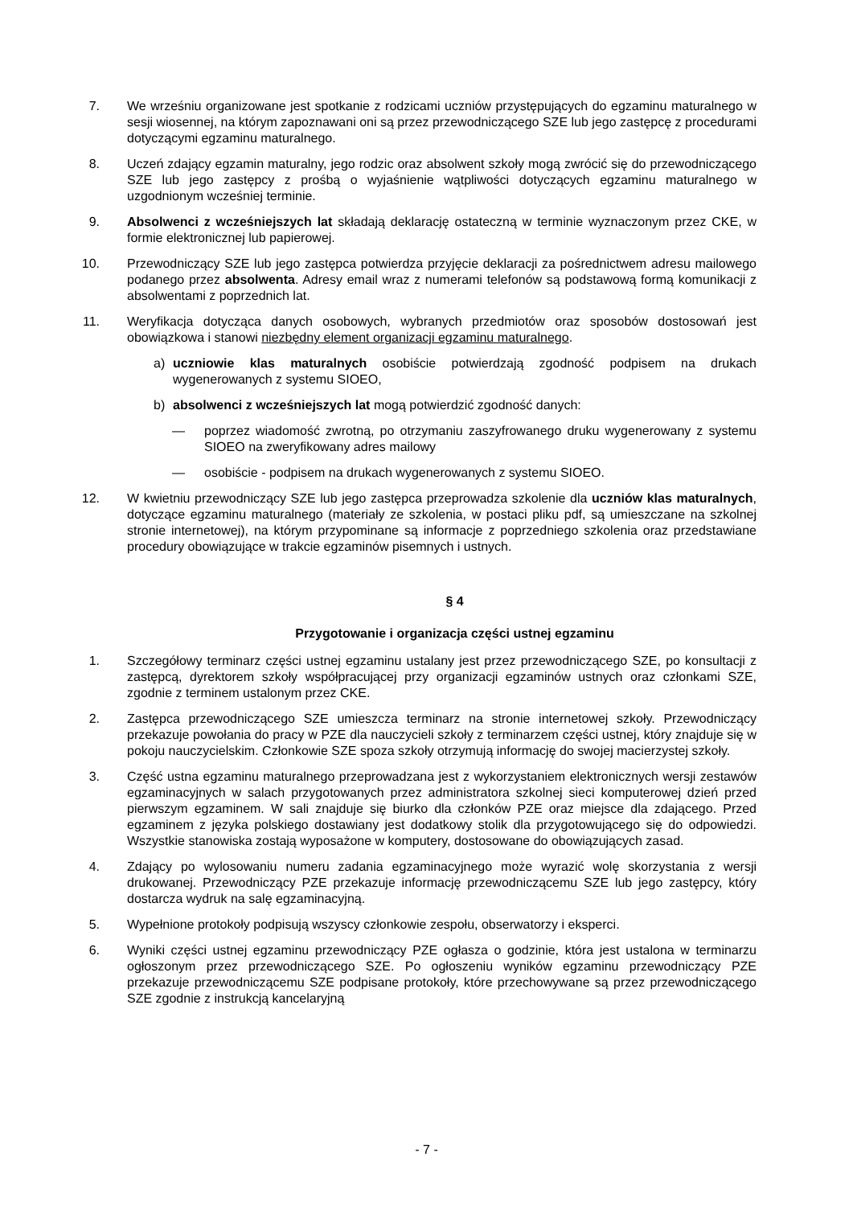7. We wrześniu organizowane jest spotkanie z rodzicami uczniów przystępujących do egzaminu maturalnego w sesji wiosennej, na którym zapoznawani oni są przez przewodniczącego SZE lub jego zastępcę z procedurami dotyczącymi egzaminu maturalnego.
8. Uczeń zdający egzamin maturalny, jego rodzic oraz absolwent szkoły mogą zwrócić się do przewodniczącego SZE lub jego zastępcy z prośbą o wyjaśnienie wątpliwości dotyczących egzaminu maturalnego w uzgodnionym wcześniej terminie.
9. Absolwenci z wcześniejszych lat składają deklarację ostateczną w terminie wyznaczonym przez CKE, w formie elektronicznej lub papierowej.
10. Przewodniczący SZE lub jego zastępca potwierdza przyjęcie deklaracji za pośrednictwem adresu mailowego podanego przez absolwenta. Adresy email wraz z numerami telefonów są podstawową formą komunikacji z absolwentami z poprzednich lat.
11. Weryfikacja dotycząca danych osobowych, wybranych przedmiotów oraz sposobów dostosowań jest obowiązkowa i stanowi niezbędny element organizacji egzaminu maturalnego.
a) uczniowie klas maturalnych osobiście potwierdzają zgodność podpisem na drukach wygenerowanych z systemu SIOEO,
b) absolwenci z wcześniejszych lat mogą potwierdzić zgodność danych:
— poprzez wiadomość zwrotną, po otrzymaniu zaszyfrowanego druku wygenerowany z systemu SIOEO na zweryfikowany adres mailowy
— osobiście - podpisem na drukach wygenerowanych z systemu SIOEO.
12. W kwietniu przewodniczący SZE lub jego zastępca przeprowadza szkolenie dla uczniów klas maturalnych, dotyczące egzaminu maturalnego (materiały ze szkolenia, w postaci pliku pdf, są umieszczane na szkolnej stronie internetowej), na którym przypominane są informacje z poprzedniego szkolenia oraz przedstawiane procedury obowiązujące w trakcie egzaminów pisemnych i ustnych.
§ 4
Przygotowanie i organizacja części ustnej egzaminu
1. Szczegółowy terminarz części ustnej egzaminu ustalany jest przez przewodniczącego SZE, po konsultacji z zastępcą, dyrektorem szkoły współpracującej przy organizacji egzaminów ustnych oraz członkami SZE, zgodnie z terminem ustalonym przez CKE.
2. Zastępca przewodniczącego SZE umieszcza terminarz na stronie internetowej szkoły. Przewodniczący przekazuje powołania do pracy w PZE dla nauczycieli szkoły z terminarzem części ustnej, który znajduje się w pokoju nauczycielskim. Członkowie SZE spoza szkoły otrzymują informację do swojej macierzystej szkoły.
3. Część ustna egzaminu maturalnego przeprowadzana jest z wykorzystaniem elektronicznych wersji zestawów egzaminacyjnych w salach przygotowanych przez administratora szkolnej sieci komputerowej dzień przed pierwszym egzaminem. W sali znajduje się biurko dla członków PZE oraz miejsce dla zdającego. Przed egzaminem z języka polskiego dostawiany jest dodatkowy stolik dla przygotowującego się do odpowiedzi. Wszystkie stanowiska zostają wyposażone w komputery, dostosowane do obowiązujących zasad.
4. Zdający po wylosowaniu numeru zadania egzaminacyjnego może wyrazić wolę skorzystania z wersji drukowanej. Przewodniczący PZE przekazuje informację przewodniczącemu SZE lub jego zastępcy, który dostarcza wydruk na salę egzaminacyjną.
5. Wypełnione protokoły podpisują wszyscy członkowie zespołu, obserwatorzy i eksperci.
6. Wyniki części ustnej egzaminu przewodniczący PZE ogłasza o godzinie, która jest ustalona w terminarzu ogłoszonym przez przewodniczącego SZE. Po ogłoszeniu wyników egzaminu przewodniczący PZE przekazuje przewodniczącemu SZE podpisane protokoły, które przechowywane są przez przewodniczącego SZE zgodnie z instrukcją kancelaryjną
- 7 -